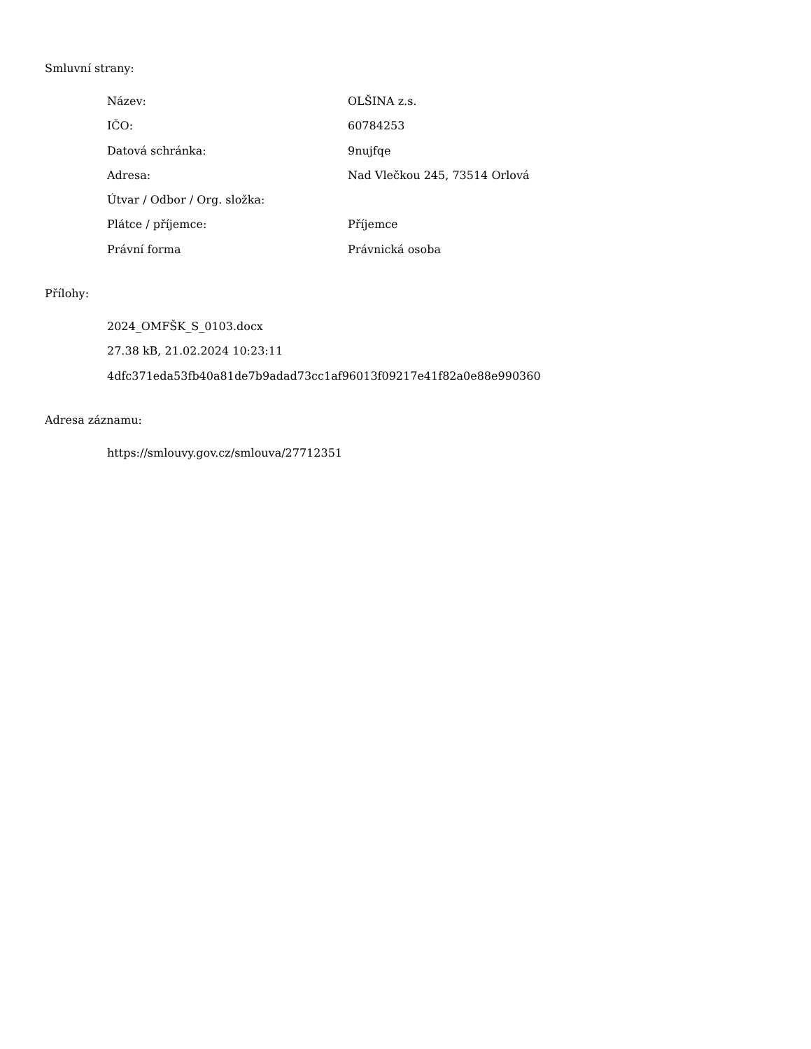Smluvní strany:
| Název: | OLŠINA z.s. |
| IČO: | 60784253 |
| Datová schránka: | 9nujfqe |
| Adresa: | Nad Vlečkou 245, 73514 Orlová |
| Útvar / Odbor / Org. složka: | |
| Plátce / příjemce: | Příjemce |
| Právní forma | Právnická osoba |
Přílohy:
2024_OMFŠK_S_0103.docx
27.38 kB, 21.02.2024 10:23:11
4dfc371eda53fb40a81de7b9adad73cc1af96013f09217e41f82a0e88e990360
Adresa záznamu:
https://smlouvy.gov.cz/smlouva/27712351